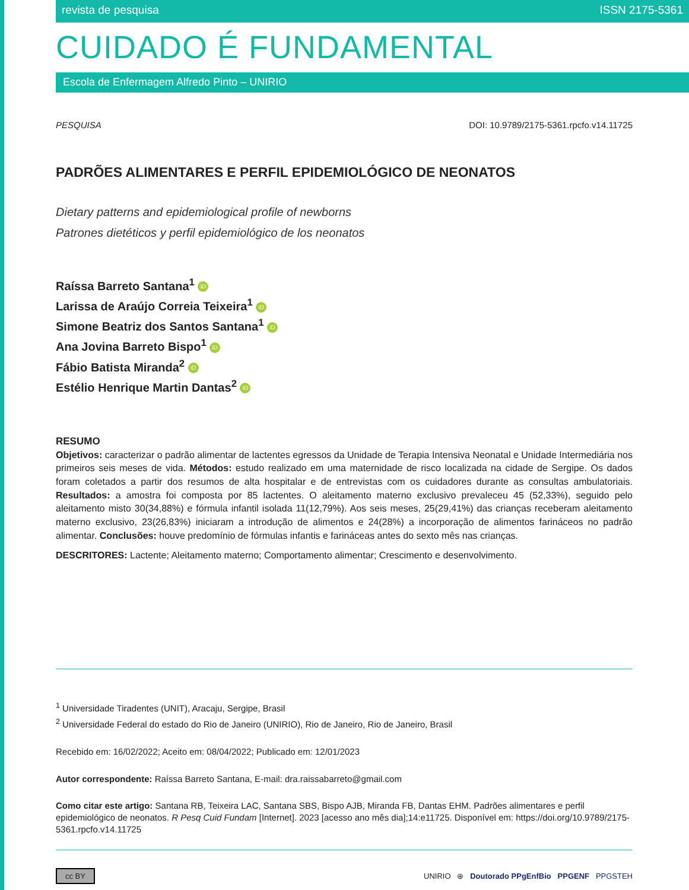revista de pesquisa ISSN 2175-5361
CUIDADO É FUNDAMENTAL
Escola de Enfermagem Alfredo Pinto – UNIRIO
PESQUISA DOI: 10.9789/2175-5361.rpcfo.v14.11725
PADRÕES ALIMENTARES E PERFIL EPIDEMIOLÓGICO DE NEONATOS
Dietary patterns and epidemiological profile of newborns
Patrones dietéticos y perfil epidemiológico de los neonatos
Raíssa Barreto Santana<sup>1</sup> iD
Larissa de Araújo Correia Teixeira<sup>1</sup> iD
Simone Beatriz dos Santos Santana<sup>1</sup> iD
Ana Jovina Barreto Bispo<sup>1</sup> iD
Fábio Batista Miranda<sup>2</sup> iD
Estélio Henrique Martin Dantas<sup>2</sup> iD
RESUMO
Objetivos: caracterizar o padrão alimentar de lactentes egressos da Unidade de Terapia Intensiva Neonatal e Unidade Intermediária nos primeiros seis meses de vida. Métodos: estudo realizado em uma maternidade de risco localizada na cidade de Sergipe. Os dados foram coletados a partir dos resumos de alta hospitalar e de entrevistas com os cuidadores durante as consultas ambulatoriais. Resultados: a amostra foi composta por 85 lactentes. O aleitamento materno exclusivo prevaleceu 45 (52,33%), seguido pelo aleitamento misto 30(34,88%) e fórmula infantil isolada 11(12,79%). Aos seis meses, 25(29,41%) das crianças receberam aleitamento materno exclusivo, 23(26,83%) iniciaram a introdução de alimentos e 24(28%) a incorporação de alimentos farináceos no padrão alimentar. Conclusões: houve predomínio de fórmulas infantis e farináceas antes do sexto mês nas crianças.
DESCRITORES: Lactente; Aleitamento materno; Comportamento alimentar; Crescimento e desenvolvimento.
<sup>1</sup> Universidade Tiradentes (UNIT), Aracaju, Sergipe, Brasil
<sup>2</sup> Universidade Federal do estado do Rio de Janeiro (UNIRIO), Rio de Janeiro, Rio de Janeiro, Brasil
Recebido em: 16/02/2022; Aceito em: 08/04/2022; Publicado em: 12/01/2023
Autor correspondente: Raíssa Barreto Santana, E-mail: dra.raissabarreto@gmail.com
Como citar este artigo: Santana RB, Teixeira LAC, Santana SBS, Bispo AJB, Miranda FB, Dantas EHM. Padrões alimentares e perfil epidemiológico de neonatos. R Pesq Cuid Fundam [Internet]. 2023 [acesso ano mês dia];14:e11725. Disponível em: https://doi.org/10.9789/2175-5361.rpcfo.v14.11725
cc BY UNIRIO ⊕ Doutorado PPgEnfBio PPGENF PPGSTEH